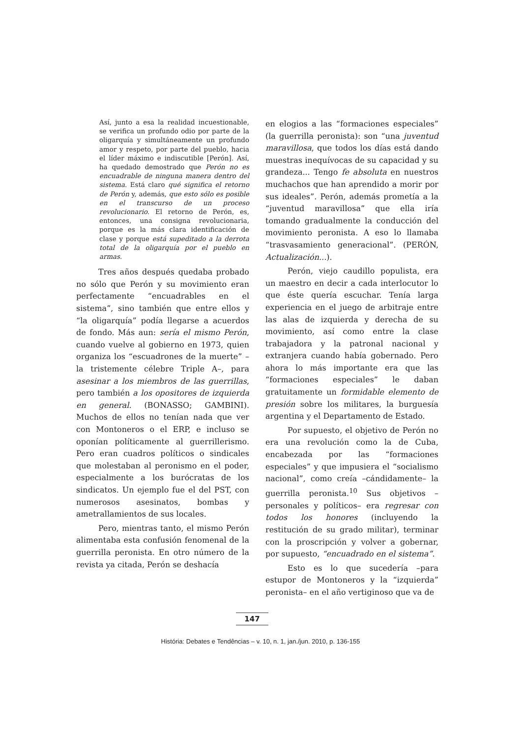Así, junto a esa la realidad incuestionable, se verifica un profundo odio por parte de la oligarquía y simultáneamente un profundo amor y respeto, por parte del pueblo, hacia el líder máximo e indiscutible [Perón]. Así, ha quedado demostrado que Perón no es encuadrable de ninguna manera dentro del sistema. Está claro qué significa el retorno de Perón y, además, que esto sólo es posible en el transcurso de un proceso revolucionario. El retorno de Perón, es, entonces, una consigna revolucionaria, porque es la más clara identificación de clase y porque está supeditado a la derrota total de la oligarquía por el pueblo en armas.
Tres años después quedaba probado no sólo que Perón y su movimiento eran perfectamente “encuadrables en el sistema”, sino también que entre ellos y “la oligarquía” podía llegarse a acuerdos de fondo. Más aun: sería el mismo Perón, cuando vuelve al gobierno en 1973, quien organiza los “escuadrones de la muerte” –la tristemente célebre Triple A–, para asesinar a los miembros de las guerrillas, pero también a los opositores de izquierda en general. (BONASSO; GAMBINI). Muchos de ellos no tenían nada que ver con Montoneros o el ERP, e incluso se oponían políticamente al guerrillerismo. Pero eran cuadros políticos o sindicales que molestaban al peronismo en el poder, especialmente a los burócratas de los sindicatos. Un ejemplo fue el del PST, con numerosos asesinatos, bombas y ametrallamientos de sus locales.
Pero, mientras tanto, el mismo Perón alimentaba esta confusión fenomenal de la guerrilla peronista. En otro número de la revista ya citada, Perón se deshacía
en elogios a las “formaciones especiales” (la guerrilla peronista): son “una juventud maravillosa, que todos los días está dando muestras inequívocas de su capacidad y su grandeza... Tengo fe absoluta en nuestros muchachos que han aprendido a morir por sus ideales”. Perón, además prometía a la “juventud maravillosa” que ella iría tomando gradualmente la conducción del movimiento peronista. A eso lo llamaba “trasvasamiento generacional”. (PERÓN, Actualización...).
Perón, viejo caudillo populista, era un maestro en decir a cada interlocutor lo que éste quería escuchar. Tenía larga experiencia en el juego de arbitraje entre las alas de izquierda y derecha de su movimiento, así como entre la clase trabajadora y la patronal nacional y extranjera cuando había gobernado. Pero ahora lo más importante era que las “formaciones especiales” le daban gratuitamente un formidable elemento de presión sobre los militares, la burguesía argentina y el Departamento de Estado.
Por supuesto, el objetivo de Perón no era una revolución como la de Cuba, encabezada por las “formaciones especiales” y que impusiera el “socialismo nacional”, como creía –cándidamente– la guerrilla peronista.<sup>10</sup> Sus objetivos –personales y políticos– era regresar con todos los honores (incluyendo la restitución de su grado militar), terminar con la proscripción y volver a gobernar, por supuesto, “encuadrado en el sistema”.
Esto es lo que sucedería –para estupor de Montoneros y la “izquierda” peronista– en el año vertiginoso que va de
147
História: Debates e Tendências – v. 10, n. 1, jan./jun. 2010, p. 136-155